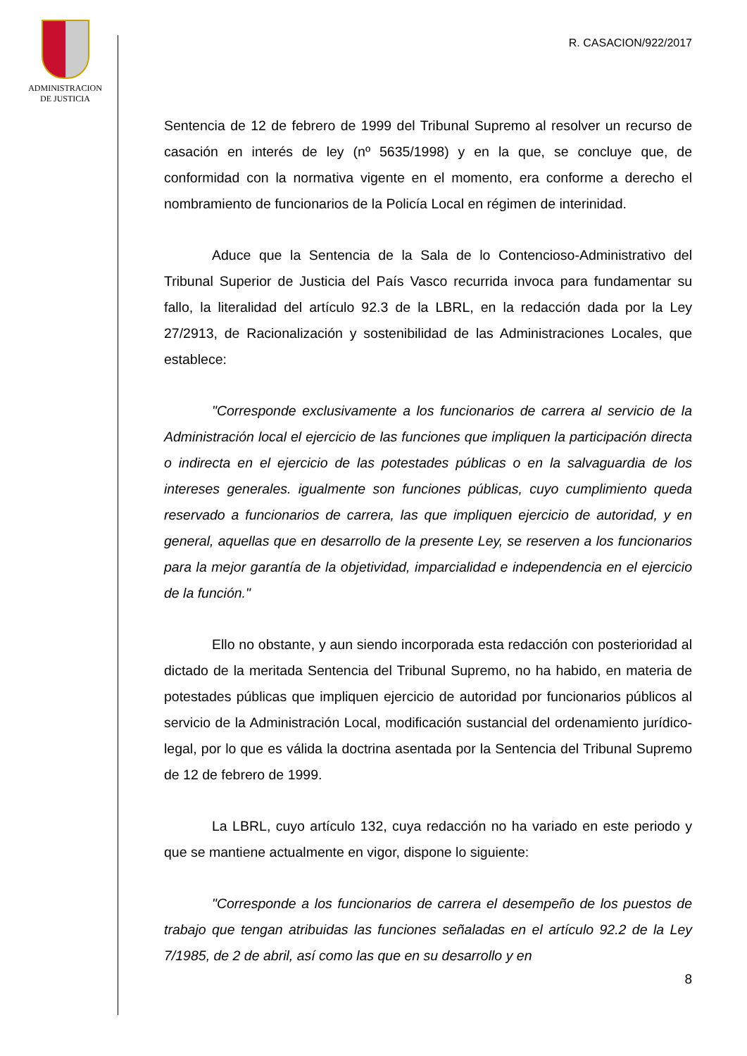ADMINISTRACION
DE JUSTICIA
R. CASACION/922/2017
Sentencia de 12 de febrero de 1999 del Tribunal Supremo al resolver un recurso de casación en interés de ley (nº 5635/1998) y en la que, se concluye que, de conformidad con la normativa vigente en el momento, era conforme a derecho el nombramiento de funcionarios de la Policía Local en régimen de interinidad.
Aduce que la Sentencia de la Sala de lo Contencioso-Administrativo del Tribunal Superior de Justicia del País Vasco recurrida invoca para fundamentar su fallo, la literalidad del artículo 92.3 de la LBRL, en la redacción dada por la Ley 27/2913, de Racionalización y sostenibilidad de las Administraciones Locales, que establece:
"Corresponde exclusivamente a los funcionarios de carrera al servicio de la Administración local el ejercicio de las funciones que impliquen la participación directa o indirecta en el ejercicio de las potestades públicas o en la salvaguardia de los intereses generales. igualmente son funciones públicas, cuyo cumplimiento queda reservado a funcionarios de carrera, las que impliquen ejercicio de autoridad, y en general, aquellas que en desarrollo de la presente Ley, se reserven a los funcionarios para la mejor garantía de la objetividad, imparcialidad e independencia en el ejercicio de la función."
Ello no obstante, y aun siendo incorporada esta redacción con posterioridad al dictado de la meritada Sentencia del Tribunal Supremo, no ha habido, en materia de potestades públicas que impliquen ejercicio de autoridad por funcionarios públicos al servicio de la Administración Local, modificación sustancial del ordenamiento jurídico-legal, por lo que es válida la doctrina asentada por la Sentencia del Tribunal Supremo de 12 de febrero de 1999.
La LBRL, cuyo artículo 132, cuya redacción no ha variado en este periodo y que se mantiene actualmente en vigor, dispone lo siguiente:
"Corresponde a los funcionarios de carrera el desempeño de los puestos de trabajo que tengan atribuidas las funciones señaladas en el artículo 92.2 de la Ley 7/1985, de 2 de abril, así como las que en su desarrollo y en
8